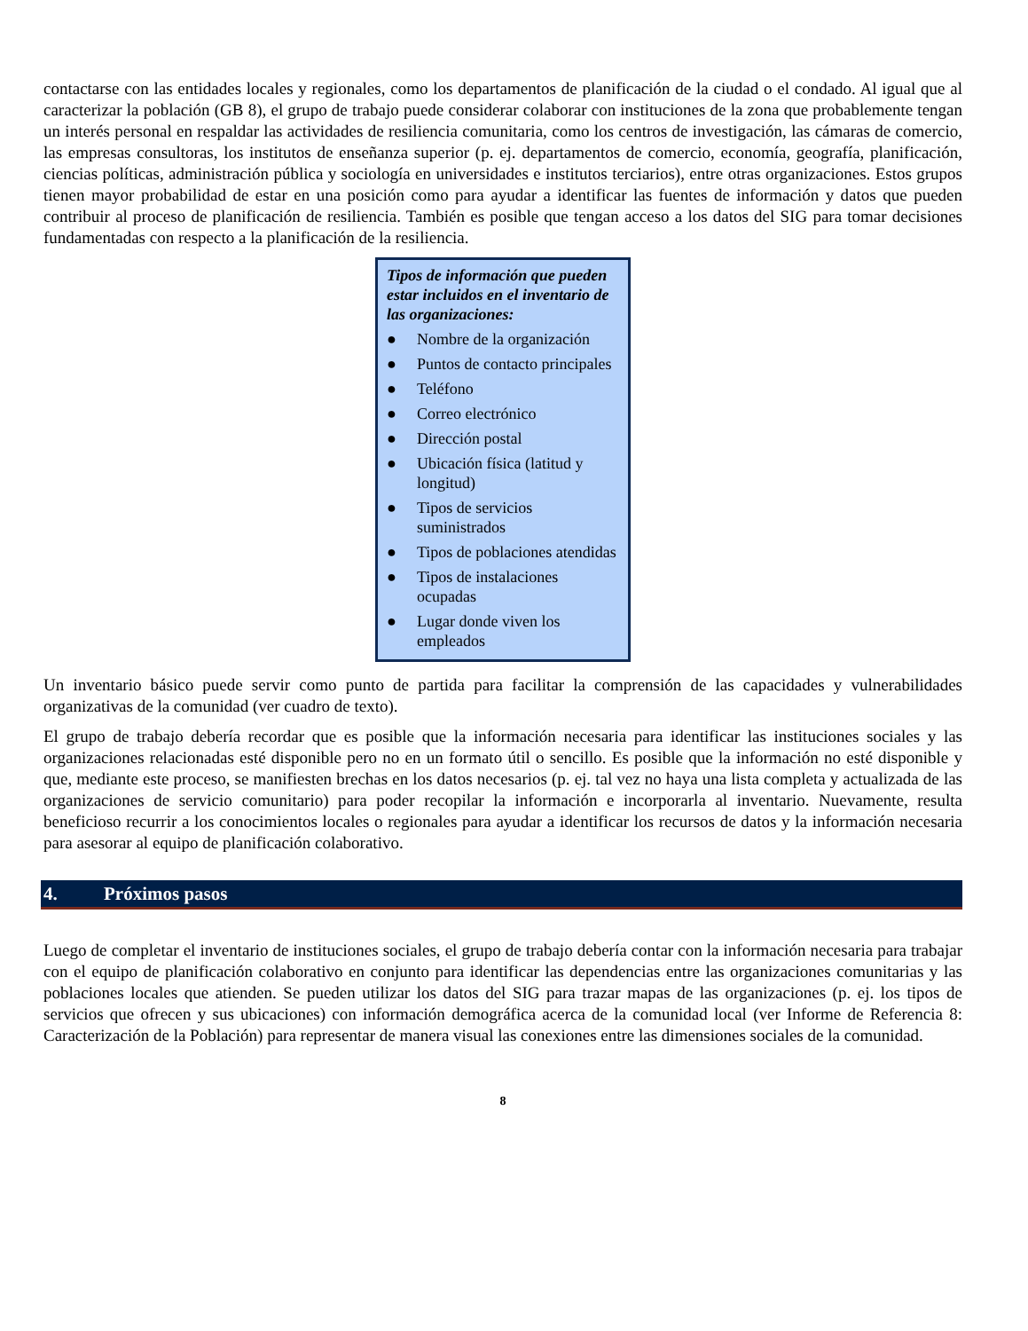contactarse con las entidades locales y regionales, como los departamentos de planificación de la ciudad o el condado. Al igual que al caracterizar la población (GB 8), el grupo de trabajo puede considerar colaborar con instituciones de la zona que probablemente tengan un interés personal en respaldar las actividades de resiliencia comunitaria, como los centros de investigación, las cámaras de comercio, las empresas consultoras, los institutos de enseñanza superior (p. ej. departamentos de comercio, economía, geografía, planificación, ciencias políticas, administración pública y sociología en universidades e institutos terciarios), entre otras organizaciones. Estos grupos tienen mayor probabilidad de estar en una posición como para ayudar a identificar las fuentes de información y datos que pueden contribuir al proceso de planificación de resiliencia. También es posible que tengan acceso a los datos del SIG para tomar decisiones fundamentadas con respecto a la planificación de la resiliencia.
Tipos de información que pueden estar incluidos en el inventario de las organizaciones:
● Nombre de la organización
● Puntos de contacto principales
● Teléfono
● Correo electrónico
● Dirección postal
● Ubicación física (latitud y longitud)
● Tipos de servicios suministrados
● Tipos de poblaciones atendidas
● Tipos de instalaciones ocupadas
● Lugar donde viven los empleados
Un inventario básico puede servir como punto de partida para facilitar la comprensión de las capacidades y vulnerabilidades organizativas de la comunidad (ver cuadro de texto).
El grupo de trabajo debería recordar que es posible que la información necesaria para identificar las instituciones sociales y las organizaciones relacionadas esté disponible pero no en un formato útil o sencillo. Es posible que la información no esté disponible y que, mediante este proceso, se manifiesten brechas en los datos necesarios (p. ej. tal vez no haya una lista completa y actualizada de las organizaciones de servicio comunitario) para poder recopilar la información e incorporarla al inventario. Nuevamente, resulta beneficioso recurrir a los conocimientos locales o regionales para ayudar a identificar los recursos de datos y la información necesaria para asesorar al equipo de planificación colaborativo.
4. Próximos pasos
Luego de completar el inventario de instituciones sociales, el grupo de trabajo debería contar con la información necesaria para trabajar con el equipo de planificación colaborativo en conjunto para identificar las dependencias entre las organizaciones comunitarias y las poblaciones locales que atienden. Se pueden utilizar los datos del SIG para trazar mapas de las organizaciones (p. ej. los tipos de servicios que ofrecen y sus ubicaciones) con información demográfica acerca de la comunidad local (ver Informe de Referencia 8: Caracterización de la Población) para representar de manera visual las conexiones entre las dimensiones sociales de la comunidad.
8